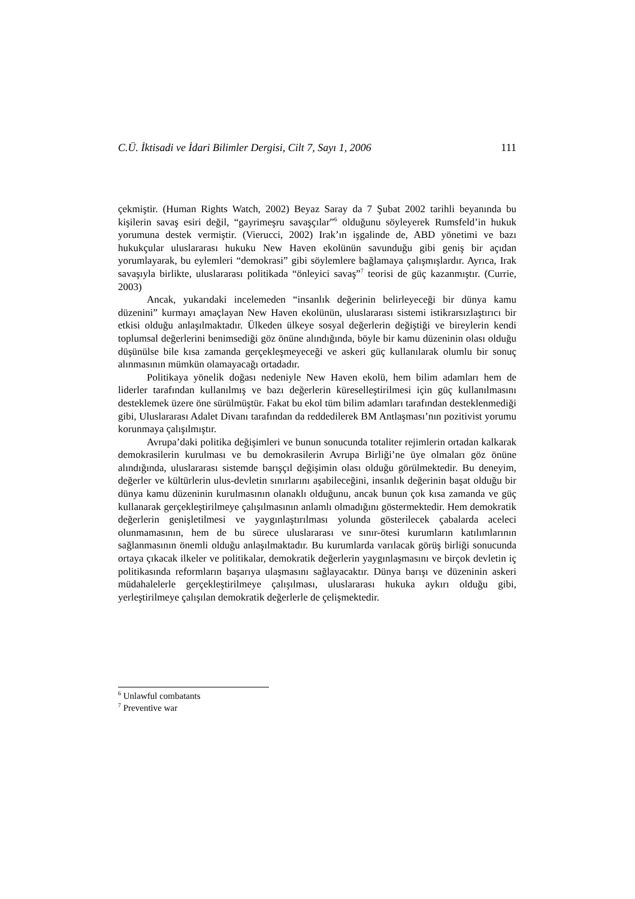C.Ü. İktisadi ve İdari Bilimler Dergisi, Cilt 7, Sayı 1, 2006 111
çekmiştir. (Human Rights Watch, 2002) Beyaz Saray da 7 Şubat 2002 tarihli beyanında bu kişilerin savaş esiri değil, “gayrimeşru savaşçılar”<sup>6</sup> olduğunu söyleyerek Rumsfeld’in hukuk yorumuna destek vermiştir. (Vierucci, 2002) Irak’ın işgalinde de, ABD yönetimi ve bazı hukukçular uluslararası hukuku New Haven ekolünün savunduğu gibi geniş bir açıdan yorumlayarak, bu eylemleri “demokrasi” gibi söylemlere bağlamaya çalışmışlardır. Ayrıca, Irak savaşıyla birlikte, uluslararası politikada “önleyici savaş”<sup>7</sup> teorisi de güç kazanmıştır. (Currie, 2003)
Ancak, yukarıdaki incelemeden “insanlık değerinin belirleyeceği bir dünya kamu düzenini” kurmayı amaçlayan New Haven ekolünün, uluslararası sistemi istikrarsızlaştırıcı bir etkisi olduğu anlaşılmaktadır. Ülkeden ülkeye sosyal değerlerin değiştiği ve bireylerin kendi toplumsal değerlerini benimsediği göz önüne alındığında, böyle bir kamu düzeninin olası olduğu düşünülse bile kısa zamanda gerçekleşmeyeceği ve askeri güç kullanılarak olumlu bir sonuç alınmasının mümkün olamayacağı ortadadır.
Politikaya yönelik doğası nedeniyle New Haven ekolü, hem bilim adamları hem de liderler tarafından kullanılmış ve bazı değerlerin küreselleştirilmesi için güç kullanılmasını desteklemek üzere öne sürülmüştür. Fakat bu ekol tüm bilim adamları tarafından desteklenmediği gibi, Uluslararası Adalet Divanı tarafından da reddedilerek BM Antlaşması’nın pozitivist yorumu korunmaya çalışılmıştır.
Avrupa’daki politika değişimleri ve bunun sonucunda totaliter rejimlerin ortadan kalkarak demokrasilerin kurulması ve bu demokrasilerin Avrupa Birliği’ne üye olmaları göz önüne alındığında, uluslararası sistemde barışçıl değişimin olası olduğu görülmektedir. Bu deneyim, değerler ve kültürlerin ulus-devletin sınırlarını aşabileceğini, insanlık değerinin başat olduğu bir dünya kamu düzeninin kurulmasının olanaklı olduğunu, ancak bunun çok kısa zamanda ve güç kullanarak gerçekleştirilmeye çalışılmasının anlamlı olmadığını göstermektedir. Hem demokratik değerlerin genişletilmesi ve yaygınlaştırılması yolunda gösterilecek çabalarda aceleci olunmamasının, hem de bu sürece uluslararası ve sınır-ötesi kurumların katılımlarının sağlanmasının önemli olduğu anlaşılmaktadır. Bu kurumlarda varılacak görüş birliği sonucunda ortaya çıkacak ilkeler ve politikalar, demokratik değerlerin yaygınlaşmasını ve birçok devletin iç politikasında reformların başarıya ulaşmasını sağlayacaktır. Dünya barışı ve düzeninin askeri müdahalelerle gerçekleştirilmeye çalışılması, uluslararası hukuka aykırı olduğu gibi, yerleştirilmeye çalışılan demokratik değerlerle de çelişmektedir.
<sup>6</sup> Unlawful combatants
<sup>7</sup> Preventive war